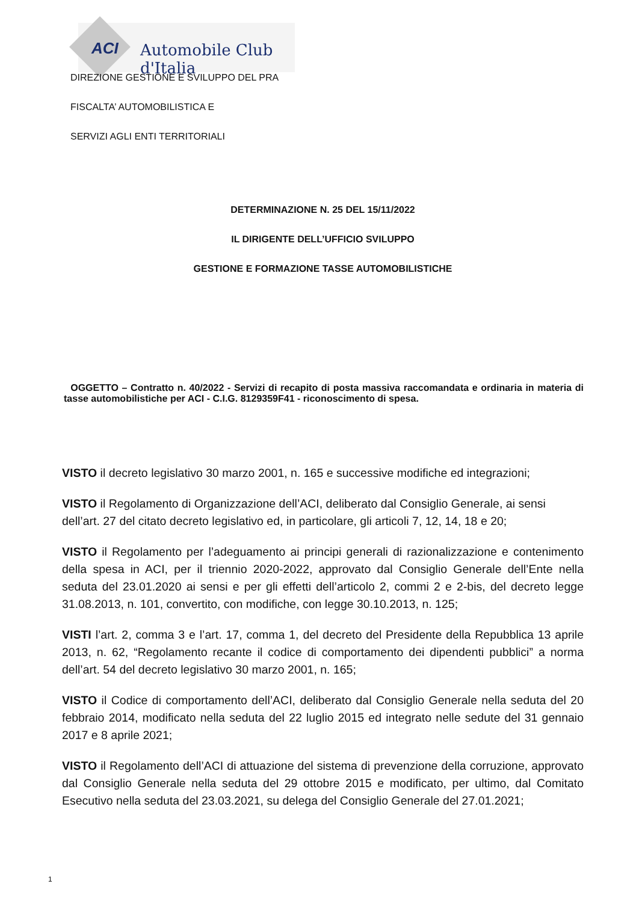ACI Automobile Club d'Italia
DIREZIONE GESTIONE E SVILUPPO DEL PRA
FISCALTA’ AUTOMOBILISTICA E
SERVIZI AGLI ENTI TERRITORIALI
DETERMINAZIONE N. 25 DEL 15/11/2022
IL DIRIGENTE DELL’UFFICIO SVILUPPO
GESTIONE E FORMAZIONE TASSE AUTOMOBILISTICHE
OGGETTO – Contratto n. 40/2022 - Servizi di recapito di posta massiva raccomandata e ordinaria in materia di tasse automobilistiche per ACI - C.I.G. 8129359F41 - riconoscimento di spesa.
VISTO il decreto legislativo 30 marzo 2001, n. 165 e successive modifiche ed integrazioni;
VISTO il Regolamento di Organizzazione dell’ACI, deliberato dal Consiglio Generale, ai sensi dell’art. 27 del citato decreto legislativo ed, in particolare, gli articoli 7, 12, 14, 18 e 20;
VISTO il Regolamento per l’adeguamento ai principi generali di razionalizzazione e contenimento della spesa in ACI, per il triennio 2020-2022, approvato dal Consiglio Generale dell’Ente nella seduta del 23.01.2020 ai sensi e per gli effetti dell’articolo 2, commi 2 e 2-bis, del decreto legge 31.08.2013, n. 101, convertito, con modifiche, con legge 30.10.2013, n. 125;
VISTI l’art. 2, comma 3 e l’art. 17, comma 1, del decreto del Presidente della Repubblica 13 aprile 2013, n. 62, “Regolamento recante il codice di comportamento dei dipendenti pubblici” a norma dell’art. 54 del decreto legislativo 30 marzo 2001, n. 165;
VISTO il Codice di comportamento dell’ACI, deliberato dal Consiglio Generale nella seduta del 20 febbraio 2014, modificato nella seduta del 22 luglio 2015 ed integrato nelle sedute del 31 gennaio 2017 e 8 aprile 2021;
VISTO il Regolamento dell’ACI di attuazione del sistema di prevenzione della corruzione, approvato dal Consiglio Generale nella seduta del 29 ottobre 2015 e modificato, per ultimo, dal Comitato Esecutivo nella seduta del 23.03.2021, su delega del Consiglio Generale del 27.01.2021;
1